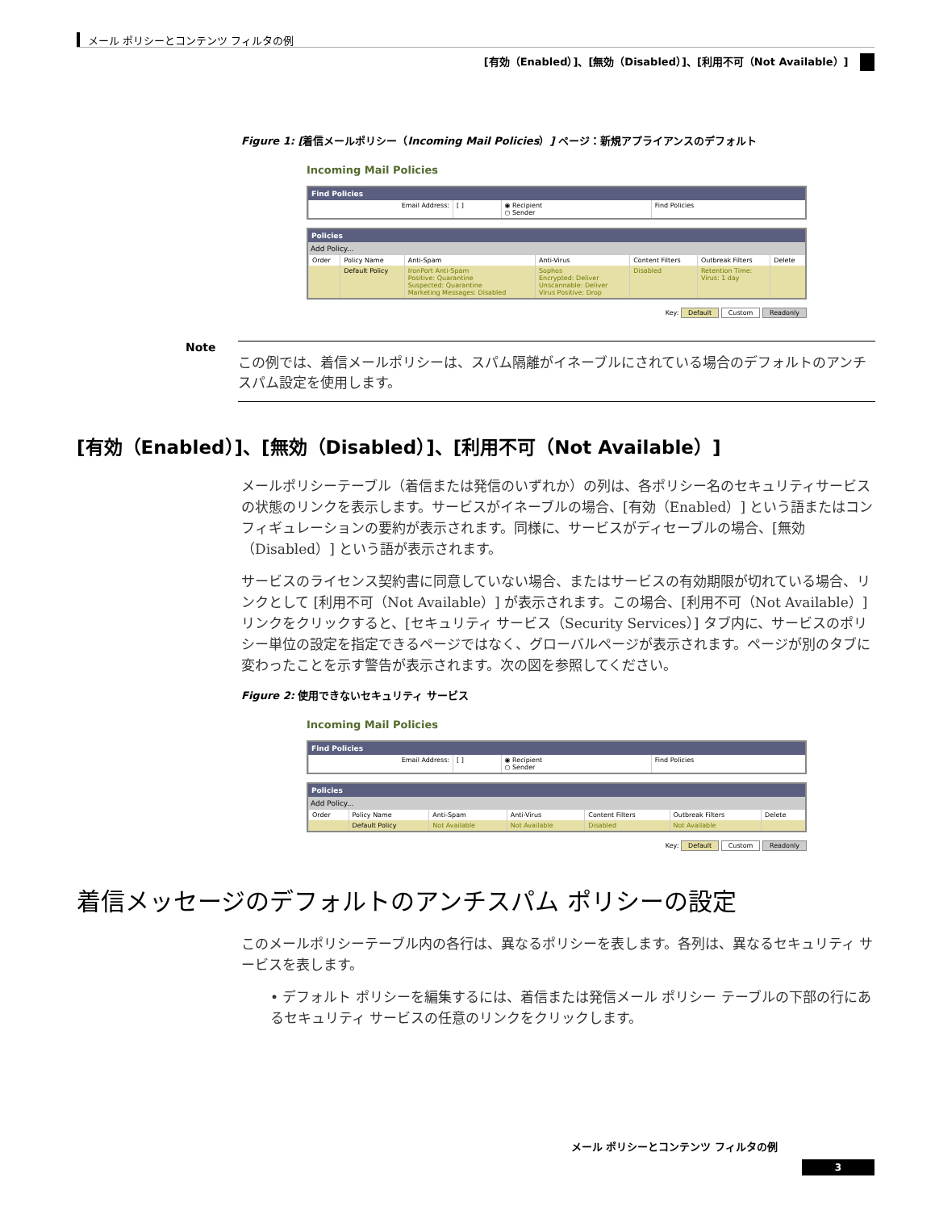メール ポリシーとコンテンツ フィルタの例
[有効（Enabled）]、[無効（Disabled）]、[利用不可（Not Available）]
Figure 1: [着信メールポリシー（Incoming Mail Policies）] ページ：新規アプライアンスのデフォルト
Incoming Mail Policies
Find Policies
| Email Address: | [ ] | ◉ Recipient ○ Sender | Find Policies |
Policies
Add Policy...
| Order | Policy Name | Anti-Spam | Anti-Virus | Content Filters | Outbreak Filters | Delete |
| --- | --- | --- | --- | --- | --- | --- |
| | Default Policy | IronPort Anti-Spam Positive: Quarantine Suspected: Quarantine Marketing Messages: Disabled | Sophos Encrypted: Deliver Unscannable: Deliver Virus Positive: Drop | Disabled | Retention Time: Virus: 1 day | |
Key: Default Custom Readonly
Note
この例では、着信メールポリシーは、スパム隔離がイネーブルにされている場合のデフォルトのアンチスパム設定を使用します。
[有効（Enabled）]、[無効（Disabled）]、[利用不可（Not Available）]
メールポリシーテーブル（着信または発信のいずれか）の列は、各ポリシー名のセキュリティサービスの状態のリンクを表示します。サービスがイネーブルの場合、[有効（Enabled）] という語またはコンフィギュレーションの要約が表示されます。同様に、サービスがディセーブルの場合、[無効（Disabled）] という語が表示されます。
サービスのライセンス契約書に同意していない場合、またはサービスの有効期限が切れている場合、リンクとして [利用不可（Not Available）] が表示されます。この場合、[利用不可（Not Available）] リンクをクリックすると、[セキュリティ サービス（Security Services）] タブ内に、サービスのポリシー単位の設定を指定できるページではなく、グローバルページが表示されます。ページが別のタブに変わったことを示す警告が表示されます。次の図を参照してください。
Figure 2: 使用できないセキュリティ サービス
Incoming Mail Policies
Find Policies
| Email Address: | [ ] | ◉ Recipient ○ Sender | Find Policies |
Policies
Add Policy...
| Order | Policy Name | Anti-Spam | Anti-Virus | Content Filters | Outbreak Filters | Delete |
| --- | --- | --- | --- | --- | --- | --- |
| | Default Policy | Not Available | Not Available | Disabled | Not Available | |
Key: Default Custom Readonly
着信メッセージのデフォルトのアンチスパム ポリシーの設定
このメールポリシーテーブル内の各行は、異なるポリシーを表します。各列は、異なるセキュリティ サービスを表します。
• デフォルト ポリシーを編集するには、着信または発信メール ポリシー テーブルの下部の行にあるセキュリティ サービスの任意のリンクをクリックします。
メール ポリシーとコンテンツ フィルタの例
3